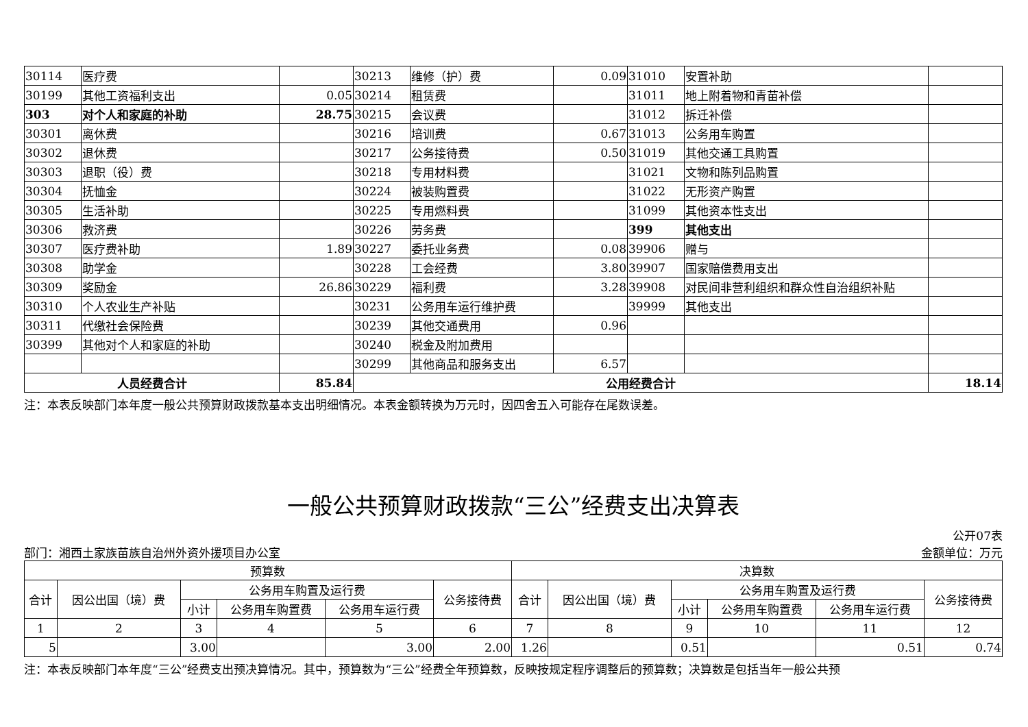| 30114 | 医疗费 | | 30213 | 维修（护）费 | 0.09 | 31010 | 安置补助 | |
| 30199 | 其他工资福利支出 | 0.05 | 30214 | 租赁费 | | 31011 | 地上附着物和青苗补偿 | |
| 303 | 对个人和家庭的补助 | 28.75 | 30215 | 会议费 | | 31012 | 拆迁补偿 | |
| 30301 | 离休费 | | 30216 | 培训费 | 0.67 | 31013 | 公务用车购置 | |
| 30302 | 退休费 | | 30217 | 公务接待费 | 0.50 | 31019 | 其他交通工具购置 | |
| 30303 | 退职（役）费 | | 30218 | 专用材料费 | | 31021 | 文物和陈列品购置 | |
| 30304 | 抚恤金 | | 30224 | 被装购置费 | | 31022 | 无形资产购置 | |
| 30305 | 生活补助 | | 30225 | 专用燃料费 | | 31099 | 其他资本性支出 | |
| 30306 | 救济费 | | 30226 | 劳务费 | | 399 | 其他支出 | |
| 30307 | 医疗费补助 | 1.89 | 30227 | 委托业务费 | 0.08 | 39906 | 赠与 | |
| 30308 | 助学金 | | 30228 | 工会经费 | 3.80 | 39907 | 国家赔偿费用支出 | |
| 30309 | 奖励金 | 26.86 | 30229 | 福利费 | 3.28 | 39908 | 对民间非营利组织和群众性自治组织补贴 | |
| 30310 | 个人农业生产补贴 | | 30231 | 公务用车运行维护费 | | 39999 | 其他支出 | |
| 30311 | 代缴社会保险费 | | 30239 | 其他交通费用 | 0.96 | | | |
| 30399 | 其他对个人和家庭的补助 | | 30240 | 税金及附加费用 | | | | |
| | | | 30299 | 其他商品和服务支出 | 6.57 | | | |
| 人员经费合计 | | 85.84 | 公用经费合计 | | | | | 18.14 |
注：本表反映部门本年度一般公共预算财政拨款基本支出明细情况。本表金额转换为万元时，因四舍五入可能存在尾数误差。
一般公共预算财政拨款“三公”经费支出决算表
公开07表
部门：湘西土家族苗族自治州外资外援项目办公室 金额单位：万元
| 预算数 | | | | | | 决算数 | | | | | |
| --- | --- | --- | --- | --- | --- | --- | --- | --- | --- | --- | --- |
| 合计 | 因公出国（境）费 | 公务用车购置及运行费 | | | 公务接待费 | 合计 | 因公出国（境）费 | 公务用车购置及运行费 | | | 公务接待费 |
| | | 小计 | 公务用车购置费 | 公务用车运行费 | | | | 小计 | 公务用车购置费 | 公务用车运行费 | |
| 1 | 2 | 3 | 4 | 5 | 6 | 7 | 8 | 9 | 10 | 11 | 12 |
| 5 | | 3.00 | | 3.00 | 2.00 | 1.26 | | 0.51 | | 0.51 | 0.74 |
注：本表反映部门本年度“三公”经费支出预决算情况。其中，预算数为“三公”经费全年预算数，反映按规定程序调整后的预算数；决算数是包括当年一般公共预